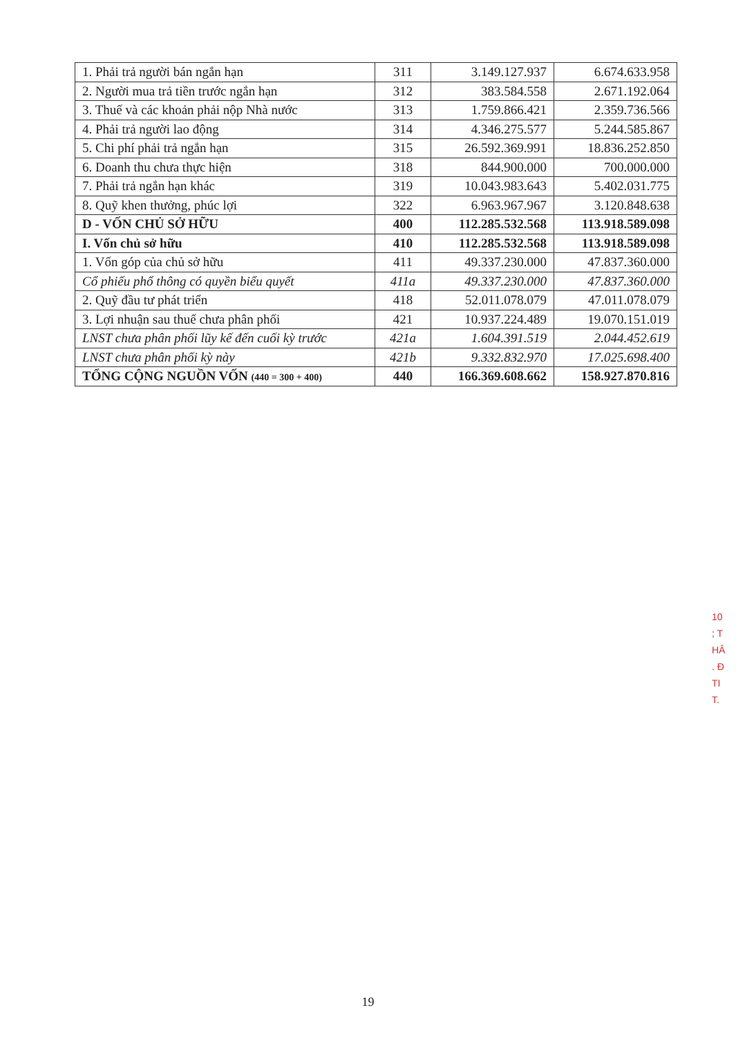| 1. Phải trả người bán ngắn hạn | 311 | 3.149.127.937 | 6.674.633.958 |
| 2. Người mua trả tiền trước ngắn hạn | 312 | 383.584.558 | 2.671.192.064 |
| 3. Thuế và các khoản phải nộp Nhà nước | 313 | 1.759.866.421 | 2.359.736.566 |
| 4. Phải trả người lao động | 314 | 4.346.275.577 | 5.244.585.867 |
| 5. Chi phí phải trả ngắn hạn | 315 | 26.592.369.991 | 18.836.252.850 |
| 6. Doanh thu chưa thực hiện | 318 | 844.900.000 | 700.000.000 |
| 7. Phải trả ngắn hạn khác | 319 | 10.043.983.643 | 5.402.031.775 |
| 8. Quỹ khen thưởng, phúc lợi | 322 | 6.963.967.967 | 3.120.848.638 |
| D - VỐN CHỦ SỞ HỮU | 400 | 112.285.532.568 | 113.918.589.098 |
| I. Vốn chủ sở hữu | 410 | 112.285.532.568 | 113.918.589.098 |
| 1. Vốn góp của chủ sở hữu | 411 | 49.337.230.000 | 47.837.360.000 |
| Cổ phiếu phổ thông có quyền biểu quyết | 411a | 49.337.230.000 | 47.837.360.000 |
| 2. Quỹ đầu tư phát triển | 418 | 52.011.078.079 | 47.011.078.079 |
| 3. Lợi nhuận sau thuế chưa phân phối | 421 | 10.937.224.489 | 19.070.151.019 |
| LNST chưa phân phối lũy kế đến cuối kỳ trước | 421a | 1.604.391.519 | 2.044.452.619 |
| LNST chưa phân phối kỳ này | 421b | 9.332.832.970 | 17.025.698.400 |
| TỔNG CỘNG NGUỒN VỐN (440 = 300 + 400) | 440 | 166.369.608.662 | 158.927.870.816 |
10
; T
HÂ
. Đ
TI
T.
19